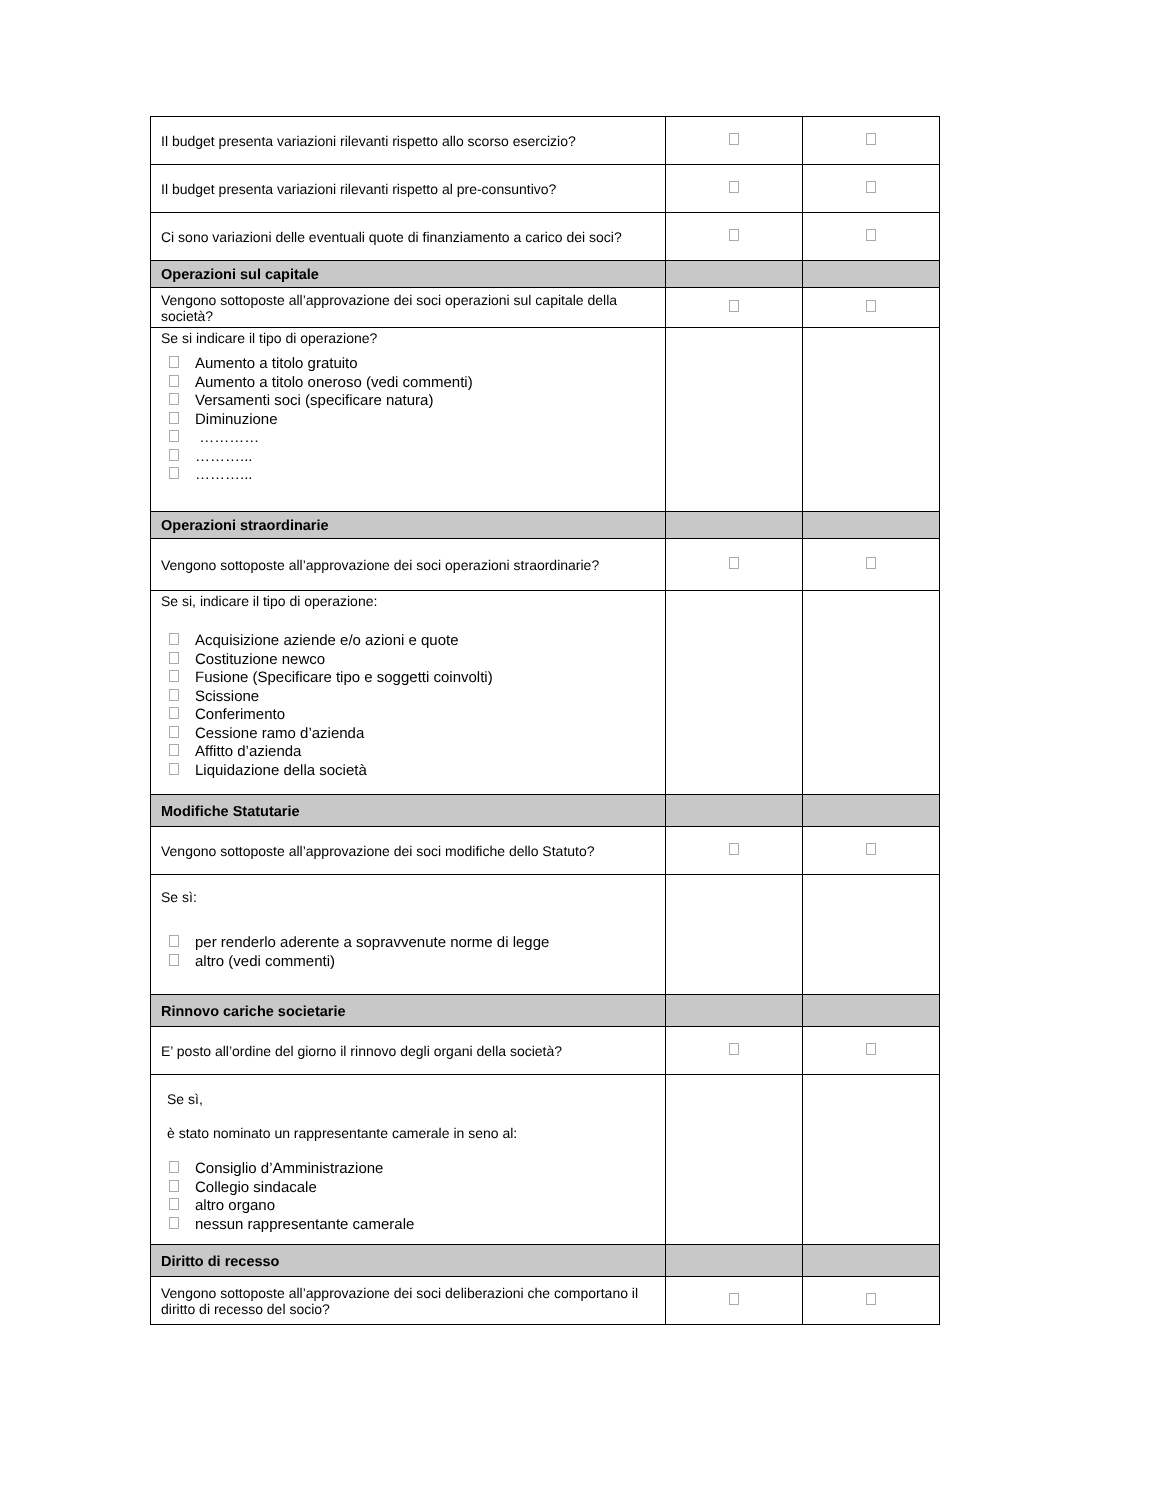| Il budget presenta variazioni rilevanti rispetto allo scorso esercizio? | | |
| Il budget presenta variazioni rilevanti rispetto al pre-consuntivo? | | |
| Ci sono variazioni delle eventuali quote di finanziamento a carico dei soci? | | |
| Operazioni sul capitale | | |
| Vengono sottoposte all’approvazione dei soci operazioni sul capitale della società? | | |
| Se si indicare il tipo di operazione? Aumento a titolo gratuito Aumento a titolo oneroso (vedi commenti) Versamenti soci (specificare natura) Diminuzione ………… ………... ………... | | |
| Operazioni straordinarie | | |
| Vengono sottoposte all’approvazione dei soci operazioni straordinarie? | | |
| Se si, indicare il tipo di operazione: Acquisizione aziende e/o azioni e quote Costituzione newco Fusione (Specificare tipo e soggetti coinvolti) Scissione Conferimento Cessione ramo d’azienda Affitto d’azienda Liquidazione della società | | |
| Modifiche Statutarie | | |
| Vengono sottoposte all’approvazione dei soci modifiche dello Statuto? | | |
| Se sì: per renderlo aderente a sopravvenute norme di legge altro (vedi commenti) | | |
| Rinnovo cariche societarie | | |
| E’ posto all’ordine del giorno il rinnovo degli organi della società? | | |
| Se sì, è stato nominato un rappresentante camerale in seno al: Consiglio d’Amministrazione Collegio sindacale altro organo nessun rappresentante camerale | | |
| Diritto di recesso | | |
| Vengono sottoposte all’approvazione dei soci deliberazioni che comportano il diritto di recesso del socio? | | |